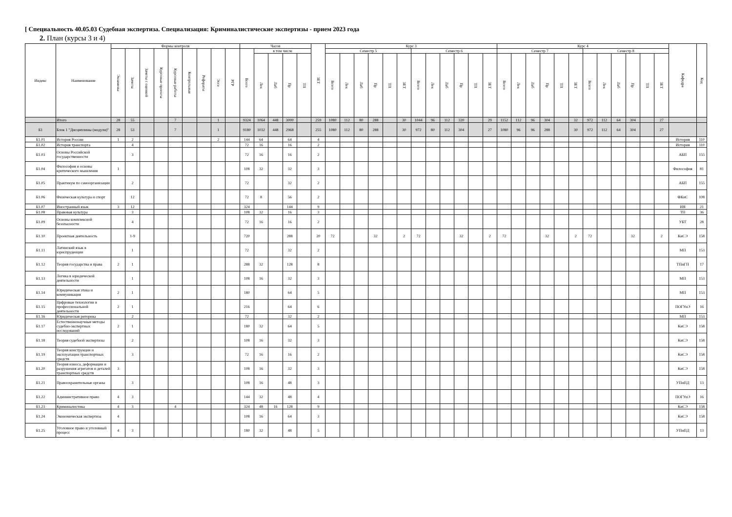[ Специальность 40.05.03 Судебная экспертиза. Специализация: Криминалистические экспертизы - прием 2023 года
2. План (курсы 3 и 4)
| Индекс | Наименование | Формы контроля | | | | | | | | | Часов | | | | | ЗЕТ | Курс 3 | | | | | | | | | | | | Курс 4 | | | | | | | | | | | | Кафедра | Код |
| --- | --- | --- | --- | --- | --- | --- | --- | --- | --- | --- | --- | --- | --- | --- | --- | --- | --- | --- | --- | --- | --- | --- | --- | --- | --- | --- | --- | --- | --- | --- | --- | --- | --- | --- | --- | --- | --- | --- | --- | --- | --- | --- |
| | | Экзамены | Зачеты | Зачеты с оценкой | Курсовые проекты | Курсовые работы | Контрольные | Рефераты | Эссе | РГР | Всего | в том числе | | | | | Семестр 5 | | | | | | Семестр 6 | | | | | | Семестр 7 | | | | | | Семестр 8 | | | | | | | |
| | | | | | | | | | | | | Лек | Лаб | Пр | ТП | | Всего | Лек | Лаб | Пр | ТП | ЗЕТ | Всего | Лек | Лаб | Пр | ТП | ЗЕТ | Всего | Лек | Лаб | Пр | ТП | ЗЕТ | Всего | Лек | Лаб | Пр | ТП | ЗЕТ | | |
| | Итого | 28 | 55 | | | 7 | | | 1 | | 9324 | 1064 | 448 | 3000 | | 259 | 1080 | 112 | 80 | 288 | | 30 | 1044 | 96 | 112 | 320 | | 29 | 1152 | 112 | 96 | 304 | | 32 | 972 | 112 | 64 | 304 | | 27 | | |
| Б1 | Блок 1 "Дисциплины (модули)" | 28 | 53 | | | 7 | | | 1 | | 9180 | 1032 | 448 | 2968 | | 255 | 1080 | 112 | 80 | 288 | | 30 | 972 | 80 | 112 | 304 | | 27 | 1080 | 96 | 96 | 288 | | 30 | 972 | 112 | 64 | 304 | | 27 | | |
| Б1.01 | История России | 1 | 2 | | | | | | 2 | | 144 | 64 | | 64 | | 4 | | | | | | | | | | | | | | | | | | | | | | | | | История | 110 |
| Б1.02 | История транспорта | | 4 | | | | | | | | 72 | 16 | | 16 | | 2 | | | | | | | | | | | | | | | | | | | | | | | | | История | 110 |
| Б1.03 | Основы Российской государственности | | 3 | | | | | | | | 72 | 16 | | 16 | | 2 | | | | | | | | | | | | | | | | | | | | | | | | | АБП | 155 |
| Б1.04 | Философия и основы критического мышления | 1 | | | | | | | | | 108 | 32 | | 32 | | 3 | | | | | | | | | | | | | | | | | | | | | | | | | Философия | 81 |
| Б1.05 | Практикум по самоорганизации | | 2 | | | | | | | | 72 | | | 32 | | 2 | | | | | | | | | | | | | | | | | | | | | | | | | АБП | 155 |
| Б1.06 | Физическая культура и спорт | | 12 | | | | | | | | 72 | 8 | | 56 | | 2 | | | | | | | | | | | | | | | | | | | | | | | | | ФКиС | 108 |
| Б1.07 | Иностранный язык | 3 | 12 | | | | | | | | 324 | | | 144 | | 9 | | | | | | | | | | | | | | | | | | | | | | | | | ИЯ | 21 |
| Б1.08 | Правовая культура | | 3 | | | | | | | | 108 | 32 | | 16 | | 3 | | | | | | | | | | | | | | | | | | | | | | | | | ТП | 36 |
| Б1.09 | Основы комплексной безопасности | | 4 | | | | | | | | 72 | 16 | | 16 | | 2 | | | | | | | | | | | | | | | | | | | | | | | | | УБТ | 28 |
| Б1.10 | Проектная деятельность | | 1-9 | | | | | | | | 720 | | | 288 | | 20 | 72 | | | 32 | | 2 | 72 | | | 32 | | 2 | 72 | | | 32 | | 2 | 72 | | | 32 | | 2 | КиСЭ | 158 |
| Б1.11 | Латинский язык в юриспруденции | | 1 | | | | | | | | 72 | | | 32 | | 2 | | | | | | | | | | | | | | | | | | | | | | | | | МП | 153 |
| Б1.12 | Теория государства и права | 2 | 1 | | | | | | | | 288 | 32 | | 128 | | 8 | | | | | | | | | | | | | | | | | | | | | | | | | ТПиГП | 17 |
| Б1.13 | Логика в юридической деятельности | | 1 | | | | | | | | 108 | 16 | | 32 | | 3 | | | | | | | | | | | | | | | | | | | | | | | | | МП | 153 |
| Б1.14 | Юридическая этика и коммуникация | 2 | 1 | | | | | | | | 180 | | | 64 | | 5 | | | | | | | | | | | | | | | | | | | | | | | | | МП | 153 |
| Б1.15 | Цифровые технологии в профессиональной деятельности | 2 | 1 | | | | | | | | 216 | | | 64 | | 6 | | | | | | | | | | | | | | | | | | | | | | | | | ПОГУиЭ | 16 |
| Б1.16 | Юридическая риторика | | 2 | | | | | | | | 72 | | | 32 | | 2 | | | | | | | | | | | | | | | | | | | | | | | | | МП | 153 |
| Б1.17 | Естественнонаучные методы судебно-экспертных исследований | 2 | 1 | | | | | | | | 180 | 32 | | 64 | | 5 | | | | | | | | | | | | | | | | | | | | | | | | | КиСЭ | 158 |
| Б1.18 | Теория судебной экспертизы | | 2 | | | | | | | | 108 | 16 | | 32 | | 3 | | | | | | | | | | | | | | | | | | | | | | | | | КиСЭ | 158 |
| Б1.19 | Теория конструкции и эксплуатации транспортных средств | | 3 | | | | | | | | 72 | 16 | | 16 | | 2 | | | | | | | | | | | | | | | | | | | | | | | | | КиСЭ | 158 |
| Б1.20 | Теория износа, деформации и разрушения агрегатов и деталей транспортных средств | 3 | | | | | | | | | 108 | 16 | | 32 | | 3 | | | | | | | | | | | | | | | | | | | | | | | | | КиСЭ | 158 |
| Б1.21 | Правоохранительные органы | | 3 | | | | | | | | 108 | 16 | | 48 | | 3 | | | | | | | | | | | | | | | | | | | | | | | | | УПиПД | 13 |
| Б1.22 | Административное право | 4 | 3 | | | | | | | | 144 | 32 | | 48 | | 4 | | | | | | | | | | | | | | | | | | | | | | | | | ПОГУиЭ | 16 |
| Б1.23 | Криминалистика | 4 | 3 | | | 4 | | | | | 324 | 48 | 16 | 128 | | 9 | | | | | | | | | | | | | | | | | | | | | | | | | КиСЭ | 158 |
| Б1.24 | Экономическая экспертиза | 4 | | | | | | | | | 108 | 16 | | 64 | | 3 | | | | | | | | | | | | | | | | | | | | | | | | | КиСЭ | 158 |
| Б1.25 | Уголовное право и уголовный процесс | 4 | 3 | | | | | | | | 180 | 32 | | 48 | | 5 | | | | | | | | | | | | | | | | | | | | | | | | | УПиПД | 13 |